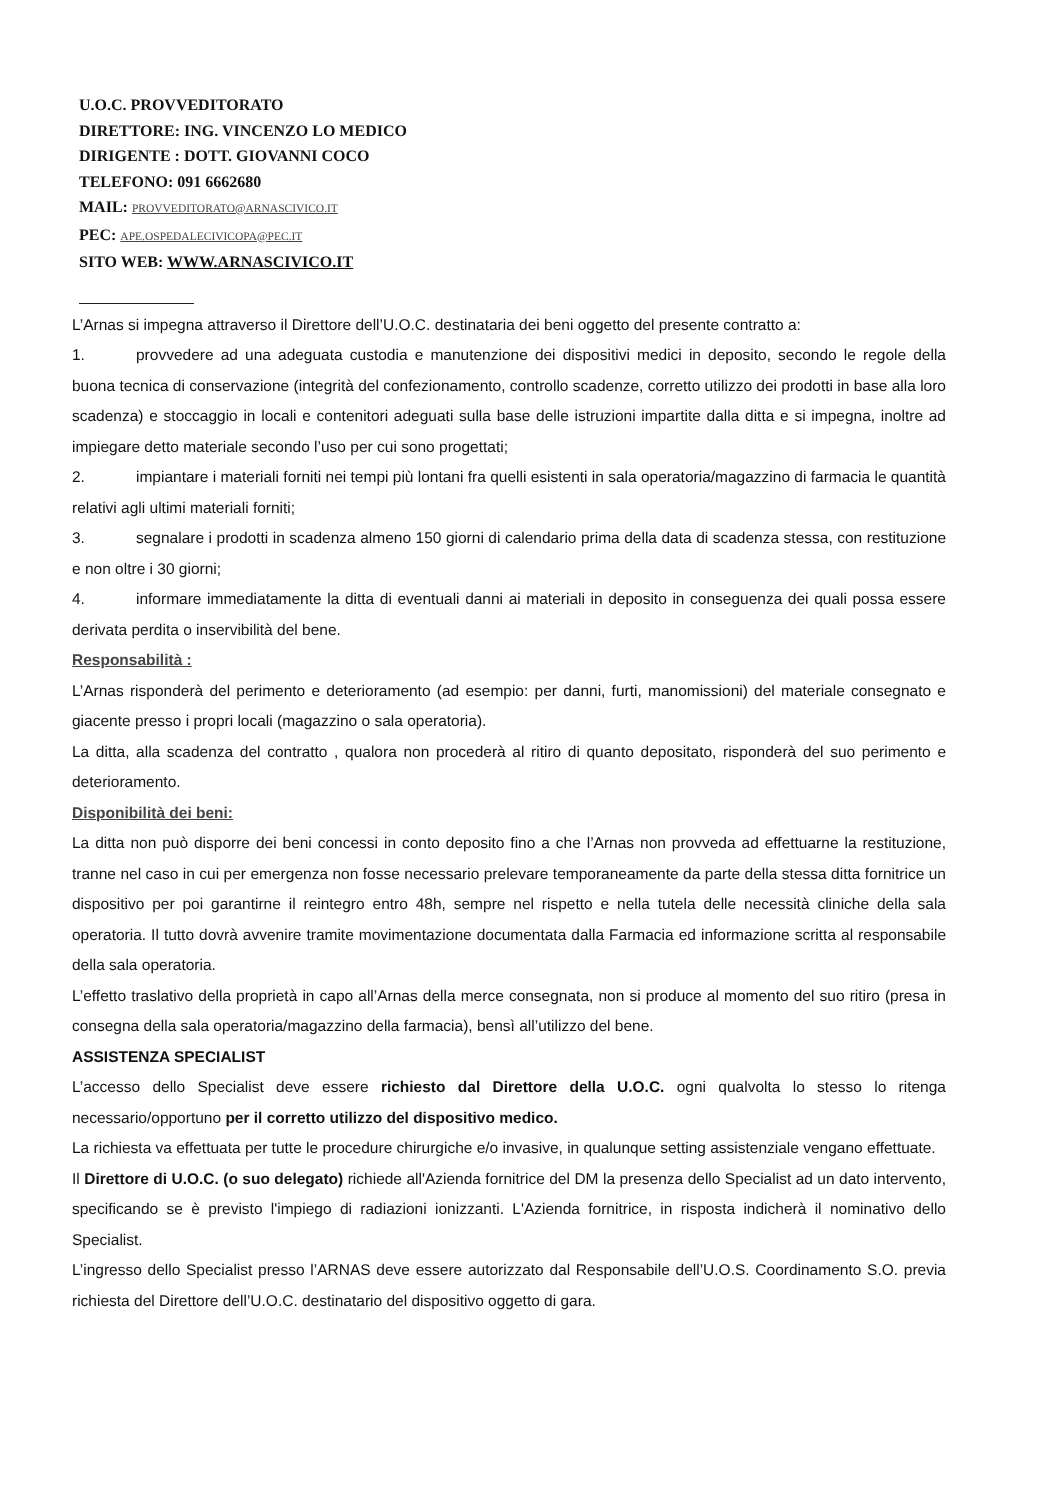U.O.C. PROVVEDITORATO
DIRETTORE: ING. VINCENZO LO MEDICO
DIRIGENTE : DOTT. GIOVANNI COCO
TELEFONO: 091 6662680
MAIL: PROVVEDITORATO@ARNASCIVICO.IT
PEC: APE.OSPEDALECIVICOPA@PEC.IT
SITO WEB: WWW.ARNASCIVICO.IT
L’Arnas si impegna attraverso il Direttore dell’U.O.C. destinataria dei beni oggetto del presente contratto a:
1. provvedere ad una adeguata custodia e manutenzione dei dispositivi medici in deposito, secondo le regole della buona tecnica di conservazione (integrità del confezionamento, controllo scadenze, corretto utilizzo dei prodotti in base alla loro scadenza) e stoccaggio in locali e contenitori adeguati sulla base delle istruzioni impartite dalla ditta e si impegna, inoltre ad impiegare detto materiale secondo l’uso per cui sono progettati;
2. impiantare i materiali forniti nei tempi più lontani fra quelli esistenti in sala operatoria/magazzino di farmacia le quantità relativi agli ultimi materiali forniti;
3. segnalare i prodotti in scadenza almeno 150 giorni di calendario prima della data di scadenza stessa, con restituzione e non oltre i 30 giorni;
4. informare immediatamente la ditta di eventuali danni ai materiali in deposito in conseguenza dei quali possa essere derivata perdita o inservibilità del bene.
Responsabilità :
L’Arnas risponderà del perimento e deterioramento (ad esempio: per danni, furti, manomissioni) del materiale consegnato e giacente presso i propri locali (magazzino o sala operatoria).
La ditta, alla scadenza del contratto , qualora non procederà al ritiro di quanto depositato, risponderà del suo perimento e deterioramento.
Disponibilità dei beni:
La ditta non può disporre dei beni concessi in conto deposito fino a che l’Arnas non provveda ad effettuarne la restituzione, tranne nel caso in cui per emergenza non fosse necessario prelevare temporaneamente da parte della stessa ditta fornitrice un dispositivo per poi garantirne il reintegro entro 48h, sempre nel rispetto e nella tutela delle necessità cliniche della sala operatoria. Il tutto dovrà avvenire tramite movimentazione documentata dalla Farmacia ed informazione scritta al responsabile della sala operatoria.
L’effetto traslativo della proprietà in capo all’Arnas della merce consegnata, non si produce al momento del suo ritiro (presa in consegna della sala operatoria/magazzino della farmacia), bensì all’utilizzo del bene.
ASSISTENZA SPECIALIST
L’accesso dello Specialist deve essere richiesto dal Direttore della U.O.C. ogni qualvolta lo stesso lo ritenga necessario/opportuno per il corretto utilizzo del dispositivo medico.
La richiesta va effettuata per tutte le procedure chirurgiche e/o invasive, in qualunque setting assistenziale vengano effettuate.
Il Direttore di U.O.C. (o suo delegato) richiede all'Azienda fornitrice del DM la presenza dello Specialist ad un dato intervento, specificando se è previsto l'impiego di radiazioni ionizzanti. L'Azienda fornitrice, in risposta indicherà il nominativo dello Specialist.
L’ingresso dello Specialist presso l’ARNAS deve essere autorizzato dal Responsabile dell’U.O.S. Coordinamento S.O. previa richiesta del Direttore dell’U.O.C. destinatario del dispositivo oggetto di gara.